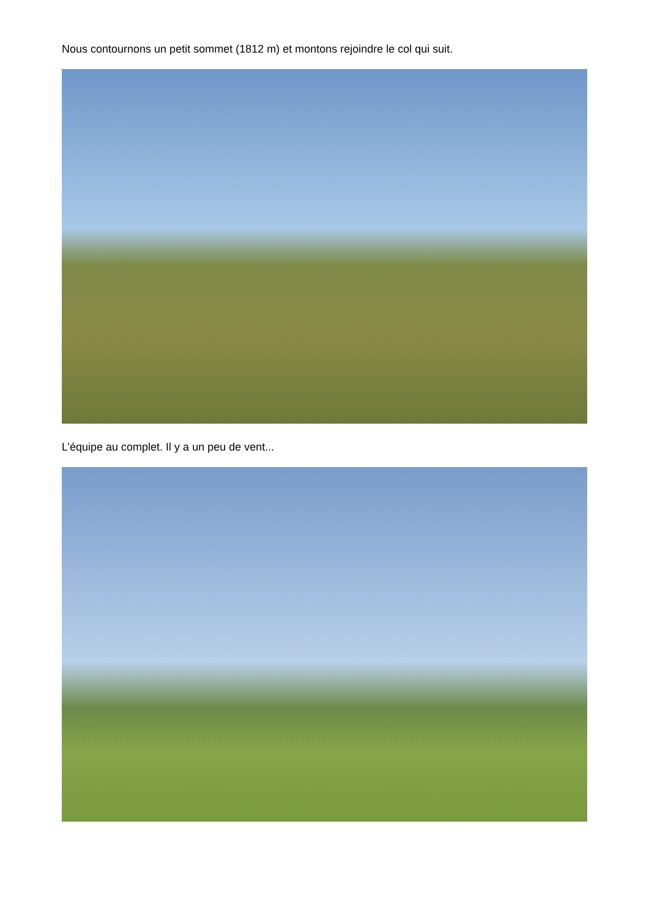Nous contournons un petit sommet (1812 m) et montons rejoindre le col qui suit.
L’équipe au complet. Il y a un peu de vent...